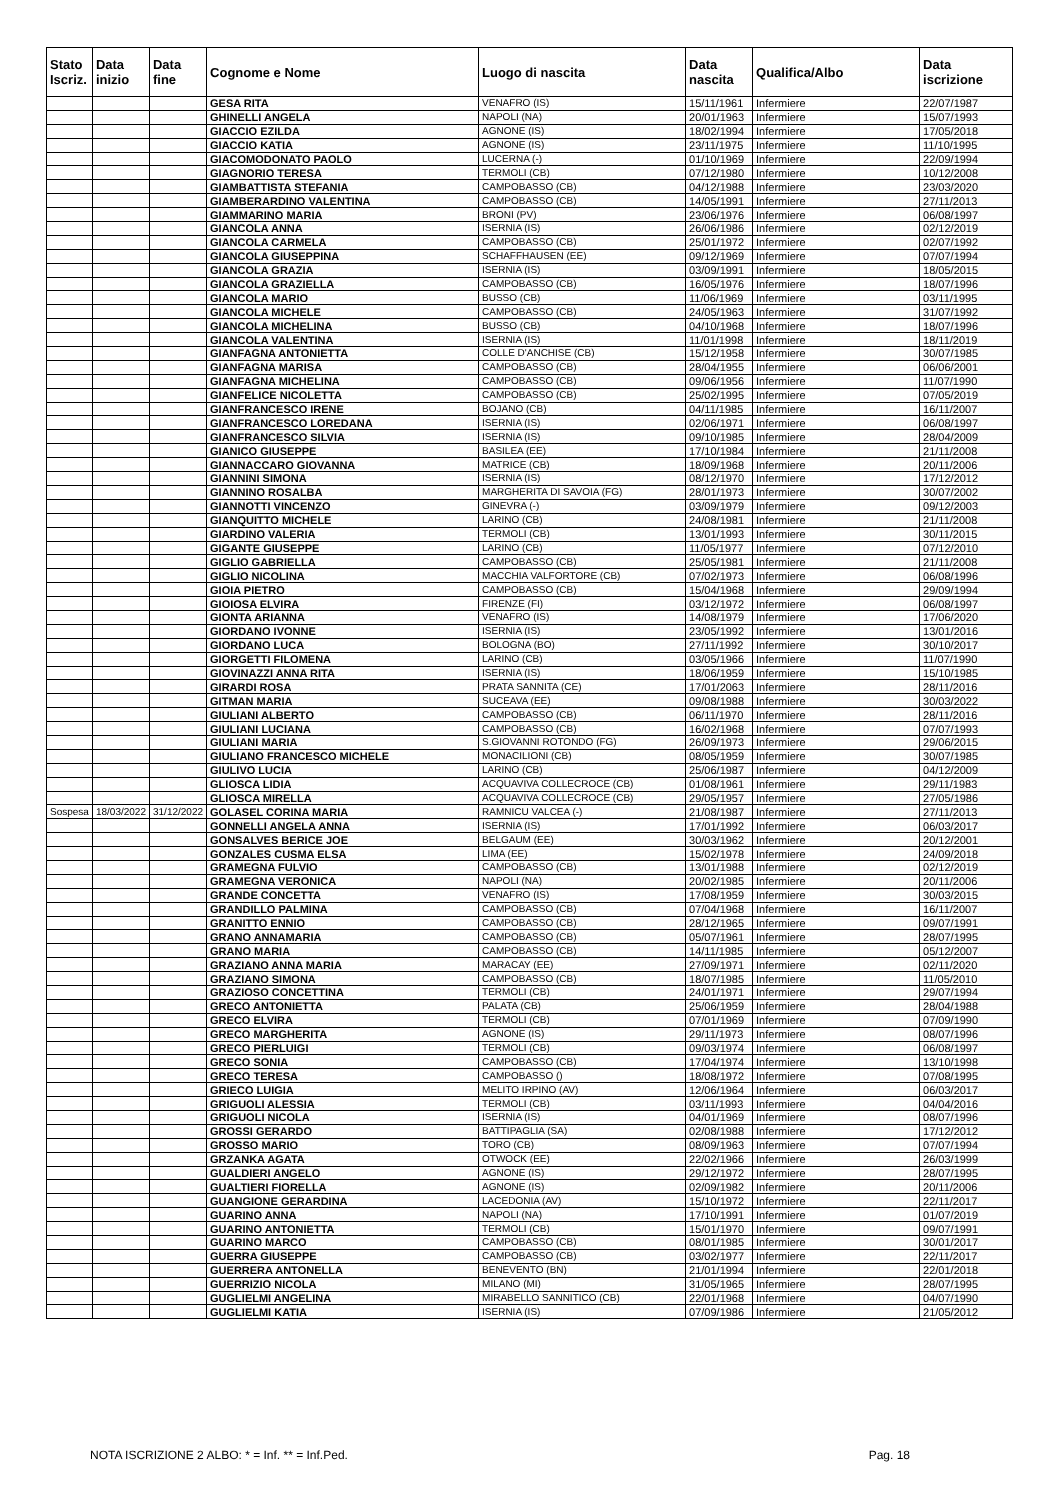| Stato Iscriz. | Data inizio | Data fine | Cognome e Nome | Luogo di nascita | Data nascita | Qualifica/Albo | Data iscrizione |
| --- | --- | --- | --- | --- | --- | --- | --- |
| | | | GESA RITA | VENAFRO (IS) | 15/11/1961 | Infermiere | 22/07/1987 |
| | | | GHINELLI ANGELA | NAPOLI (NA) | 20/01/1963 | Infermiere | 15/07/1993 |
| | | | GIACCIO EZILDA | AGNONE (IS) | 18/02/1994 | Infermiere | 17/05/2018 |
| | | | GIACCIO KATIA | AGNONE (IS) | 23/11/1975 | Infermiere | 11/10/1995 |
| | | | GIACOMODONATO PAOLO | LUCERNA (-) | 01/10/1969 | Infermiere | 22/09/1994 |
| | | | GIAGNORIO TERESA | TERMOLI (CB) | 07/12/1980 | Infermiere | 10/12/2008 |
| | | | GIAMBATTISTA STEFANIA | CAMPOBASSO (CB) | 04/12/1988 | Infermiere | 23/03/2020 |
| | | | GIAMBERARDINO VALENTINA | CAMPOBASSO (CB) | 14/05/1991 | Infermiere | 27/11/2013 |
| | | | GIAMMARINO MARIA | BRONI (PV) | 23/06/1976 | Infermiere | 06/08/1997 |
| | | | GIANCOLA ANNA | ISERNIA (IS) | 26/06/1986 | Infermiere | 02/12/2019 |
| | | | GIANCOLA CARMELA | CAMPOBASSO (CB) | 25/01/1972 | Infermiere | 02/07/1992 |
| | | | GIANCOLA GIUSEPPINA | SCHAFFHAUSEN (EE) | 09/12/1969 | Infermiere | 07/07/1994 |
| | | | GIANCOLA GRAZIA | ISERNIA (IS) | 03/09/1991 | Infermiere | 18/05/2015 |
| | | | GIANCOLA GRAZIELLA | CAMPOBASSO (CB) | 16/05/1976 | Infermiere | 18/07/1996 |
| | | | GIANCOLA MARIO | BUSSO (CB) | 11/06/1969 | Infermiere | 03/11/1995 |
| | | | GIANCOLA MICHELE | CAMPOBASSO (CB) | 24/05/1963 | Infermiere | 31/07/1992 |
| | | | GIANCOLA MICHELINA | BUSSO (CB) | 04/10/1968 | Infermiere | 18/07/1996 |
| | | | GIANCOLA VALENTINA | ISERNIA (IS) | 11/01/1998 | Infermiere | 18/11/2019 |
| | | | GIANFAGNA ANTONIETTA | COLLE D'ANCHISE (CB) | 15/12/1958 | Infermiere | 30/07/1985 |
| | | | GIANFAGNA MARISA | CAMPOBASSO (CB) | 28/04/1955 | Infermiere | 06/06/2001 |
| | | | GIANFAGNA MICHELINA | CAMPOBASSO (CB) | 09/06/1956 | Infermiere | 11/07/1990 |
| | | | GIANFELICE NICOLETTA | CAMPOBASSO (CB) | 25/02/1995 | Infermiere | 07/05/2019 |
| | | | GIANFRANCESCO IRENE | BOJANO (CB) | 04/11/1985 | Infermiere | 16/11/2007 |
| | | | GIANFRANCESCO LOREDANA | ISERNIA (IS) | 02/06/1971 | Infermiere | 06/08/1997 |
| | | | GIANFRANCESCO SILVIA | ISERNIA (IS) | 09/10/1985 | Infermiere | 28/04/2009 |
| | | | GIANICO GIUSEPPE | BASILEA (EE) | 17/10/1984 | Infermiere | 21/11/2008 |
| | | | GIANNACCARO GIOVANNA | MATRICE (CB) | 18/09/1968 | Infermiere | 20/11/2006 |
| | | | GIANNINI SIMONA | ISERNIA (IS) | 08/12/1970 | Infermiere | 17/12/2012 |
| | | | GIANNINO ROSALBA | MARGHERITA DI SAVOIA (FG) | 28/01/1973 | Infermiere | 30/07/2002 |
| | | | GIANNOTTI VINCENZO | GINEVRA (-) | 03/09/1979 | Infermiere | 09/12/2003 |
| | | | GIANQUITTO MICHELE | LARINO (CB) | 24/08/1981 | Infermiere | 21/11/2008 |
| | | | GIARDINO VALERIA | TERMOLI (CB) | 13/01/1993 | Infermiere | 30/11/2015 |
| | | | GIGANTE GIUSEPPE | LARINO (CB) | 11/05/1977 | Infermiere | 07/12/2010 |
| | | | GIGLIO GABRIELLA | CAMPOBASSO (CB) | 25/05/1981 | Infermiere | 21/11/2008 |
| | | | GIGLIO NICOLINA | MACCHIA VALFORTORE (CB) | 07/02/1973 | Infermiere | 06/08/1996 |
| | | | GIOIA PIETRO | CAMPOBASSO (CB) | 15/04/1968 | Infermiere | 29/09/1994 |
| | | | GIOIOSA ELVIRA | FIRENZE (FI) | 03/12/1972 | Infermiere | 06/08/1997 |
| | | | GIONTA ARIANNA | VENAFRO (IS) | 14/08/1979 | Infermiere | 17/06/2020 |
| | | | GIORDANO IVONNE | ISERNIA (IS) | 23/05/1992 | Infermiere | 13/01/2016 |
| | | | GIORDANO LUCA | BOLOGNA (BO) | 27/11/1992 | Infermiere | 30/10/2017 |
| | | | GIORGETTI FILOMENA | LARINO (CB) | 03/05/1966 | Infermiere | 11/07/1990 |
| | | | GIOVINAZZI ANNA RITA | ISERNIA (IS) | 18/06/1959 | Infermiere | 15/10/1985 |
| | | | GIRARDI ROSA | PRATA SANNITA (CE) | 17/01/2063 | Infermiere | 28/11/2016 |
| | | | GITMAN MARIA | SUCEAVA (EE) | 09/08/1988 | Infermiere | 30/03/2022 |
| | | | GIULIANI ALBERTO | CAMPOBASSO (CB) | 06/11/1970 | Infermiere | 28/11/2016 |
| | | | GIULIANI LUCIANA | CAMPOBASSO (CB) | 16/02/1968 | Infermiere | 07/07/1993 |
| | | | GIULIANI MARIA | S.GIOVANNI ROTONDO (FG) | 26/09/1973 | Infermiere | 29/06/2015 |
| | | | GIULIANO FRANCESCO MICHELE | MONACILIONI (CB) | 08/05/1959 | Infermiere | 30/07/1985 |
| | | | GIULIVO LUCIA | LARINO (CB) | 25/06/1987 | Infermiere | 04/12/2009 |
| | | | GLIOSCA LIDIA | ACQUAVIVA COLLECROCE (CB) | 01/08/1961 | Infermiere | 29/11/1983 |
| | | | GLIOSCA MIRELLA | ACQUAVIVA COLLECROCE (CB) | 29/05/1957 | Infermiere | 27/05/1986 |
| Sospesa | 18/03/2022 | 31/12/2022 | GOLASEL CORINA MARIA | RAMNICU VALCEA (-) | 21/08/1987 | Infermiere | 27/11/2013 |
| | | | GONNELLI ANGELA ANNA | ISERNIA (IS) | 17/01/1992 | Infermiere | 06/03/2017 |
| | | | GONSALVES BERICE JOE | BELGAUM (EE) | 30/03/1962 | Infermiere | 20/12/2001 |
| | | | GONZALES CUSMA ELSA | LIMA (EE) | 15/02/1978 | Infermiere | 24/09/2018 |
| | | | GRAMEGNA FULVIO | CAMPOBASSO (CB) | 13/01/1988 | Infermiere | 02/12/2019 |
| | | | GRAMEGNA VERONICA | NAPOLI (NA) | 20/02/1985 | Infermiere | 20/11/2006 |
| | | | GRANDE CONCETTA | VENAFRO (IS) | 17/08/1959 | Infermiere | 30/03/2015 |
| | | | GRANDILLO PALMINA | CAMPOBASSO (CB) | 07/04/1968 | Infermiere | 16/11/2007 |
| | | | GRANITTO ENNIO | CAMPOBASSO (CB) | 28/12/1965 | Infermiere | 09/07/1991 |
| | | | GRANO ANNAMARIA | CAMPOBASSO (CB) | 05/07/1961 | Infermiere | 28/07/1995 |
| | | | GRANO MARIA | CAMPOBASSO (CB) | 14/11/1985 | Infermiere | 05/12/2007 |
| | | | GRAZIANO ANNA MARIA | MARACAY (EE) | 27/09/1971 | Infermiere | 02/11/2020 |
| | | | GRAZIANO SIMONA | CAMPOBASSO (CB) | 18/07/1985 | Infermiere | 11/05/2010 |
| | | | GRAZIOSO CONCETTINA | TERMOLI (CB) | 24/01/1971 | Infermiere | 29/07/1994 |
| | | | GRECO ANTONIETTA | PALATA (CB) | 25/06/1959 | Infermiere | 28/04/1988 |
| | | | GRECO ELVIRA | TERMOLI (CB) | 07/01/1969 | Infermiere | 07/09/1990 |
| | | | GRECO MARGHERITA | AGNONE (IS) | 29/11/1973 | Infermiere | 08/07/1996 |
| | | | GRECO PIERLUIGI | TERMOLI (CB) | 09/03/1974 | Infermiere | 06/08/1997 |
| | | | GRECO SONIA | CAMPOBASSO (CB) | 17/04/1974 | Infermiere | 13/10/1998 |
| | | | GRECO TERESA | CAMPOBASSO () | 18/08/1972 | Infermiere | 07/08/1995 |
| | | | GRIECO LUIGIA | MELITO IRPINO (AV) | 12/06/1964 | Infermiere | 06/03/2017 |
| | | | GRIGUOLI ALESSIA | TERMOLI (CB) | 03/11/1993 | Infermiere | 04/04/2016 |
| | | | GRIGUOLI NICOLA | ISERNIA (IS) | 04/01/1969 | Infermiere | 08/07/1996 |
| | | | GROSSI GERARDO | BATTIPAGLIA (SA) | 02/08/1988 | Infermiere | 17/12/2012 |
| | | | GROSSO MARIO | TORO (CB) | 08/09/1963 | Infermiere | 07/07/1994 |
| | | | GRZANKA AGATA | OTWOCK (EE) | 22/02/1966 | Infermiere | 26/03/1999 |
| | | | GUALDIERI ANGELO | AGNONE (IS) | 29/12/1972 | Infermiere | 28/07/1995 |
| | | | GUALTIERI FIORELLA | AGNONE (IS) | 02/09/1982 | Infermiere | 20/11/2006 |
| | | | GUANGIONE GERARDINA | LACEDONIA (AV) | 15/10/1972 | Infermiere | 22/11/2017 |
| | | | GUARINO ANNA | NAPOLI (NA) | 17/10/1991 | Infermiere | 01/07/2019 |
| | | | GUARINO ANTONIETTA | TERMOLI (CB) | 15/01/1970 | Infermiere | 09/07/1991 |
| | | | GUARINO MARCO | CAMPOBASSO (CB) | 08/01/1985 | Infermiere | 30/01/2017 |
| | | | GUERRA GIUSEPPE | CAMPOBASSO (CB) | 03/02/1977 | Infermiere | 22/11/2017 |
| | | | GUERRERA ANTONELLA | BENEVENTO (BN) | 21/01/1994 | Infermiere | 22/01/2018 |
| | | | GUERRIZIO NICOLA | MILANO (MI) | 31/05/1965 | Infermiere | 28/07/1995 |
| | | | GUGLIELMI ANGELINA | MIRABELLO SANNITICO (CB) | 22/01/1968 | Infermiere | 04/07/1990 |
| | | | GUGLIELMI KATIA | ISERNIA (IS) | 07/09/1986 | Infermiere | 21/05/2012 |
NOTA ISCRIZIONE 2 ALBO: * = Inf. ** = Inf.Ped. Pag. 18